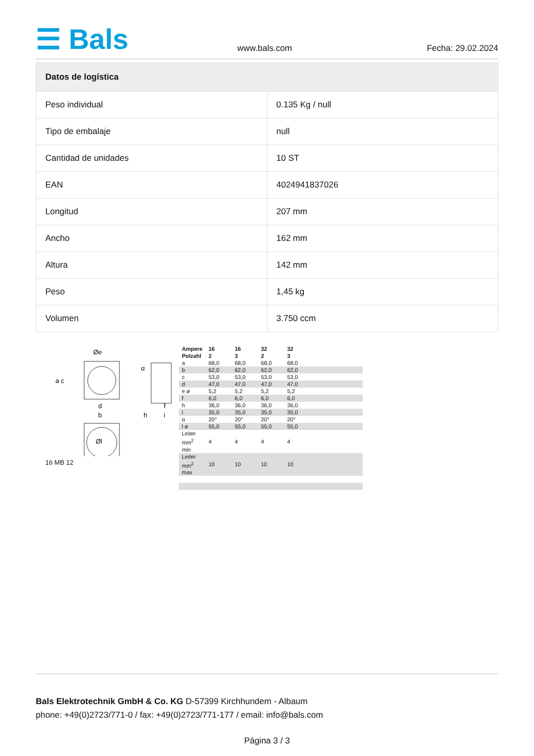☰ Bals
www.bals.com
Fecha: 29.02.2024
| Datos de logística | |
| --- | --- |
| Peso individual | 0.135 Kg / null |
| Tipo de embalaje | null |
| Cantidad de unidades | 10 ST |
| EAN | 4024941837026 |
| Longitud | 207 mm |
| Ancho | 162 mm |
| Altura | 142 mm |
| Peso | 1,45 kg |
| Volumen | 3.750 ccm |
Øe
a c
d
b
h
i
f
α
Øl
16 MB 12
| Ampere Polzahl | 16 2 | 16 3 | 32 2 | 32 3 | | |
| a | 68,0 | 68,0 | 68,0 | 68,0 | | |
| b | 62,0 | 62,0 | 62,0 | 62,0 | | |
| c | 53,0 | 53,0 | 53,0 | 53,0 | | |
| d | 47,0 | 47,0 | 47,0 | 47,0 | | |
| e ø | 5,2 | 5,2 | 5,2 | 5,2 | | |
| f | 6,0 | 6,0 | 6,0 | 6,0 | | |
| h | 36,0 | 36,0 | 36,0 | 36,0 | | |
| i | 35,0 | 35,0 | 35,0 | 35,0 | | |
| α | 20° | 20° | 20° | 20° | | |
| l ø | 55,0 | 55,0 | 55,0 | 55,0 | | |
| Leiter mm<sup>2</sup> min | 4 | 4 | 4 | 4 | | |
| Leiter mm<sup>2</sup> max | 10 | 10 | 10 | 10 | | |
Bals Elektrotechnik GmbH & Co. KG D-57399 Kirchhundem - Albaum
phone: +49(0)2723/771-0 / fax: +49(0)2723/771-177 / email: info@bals.com
Página 3 / 3